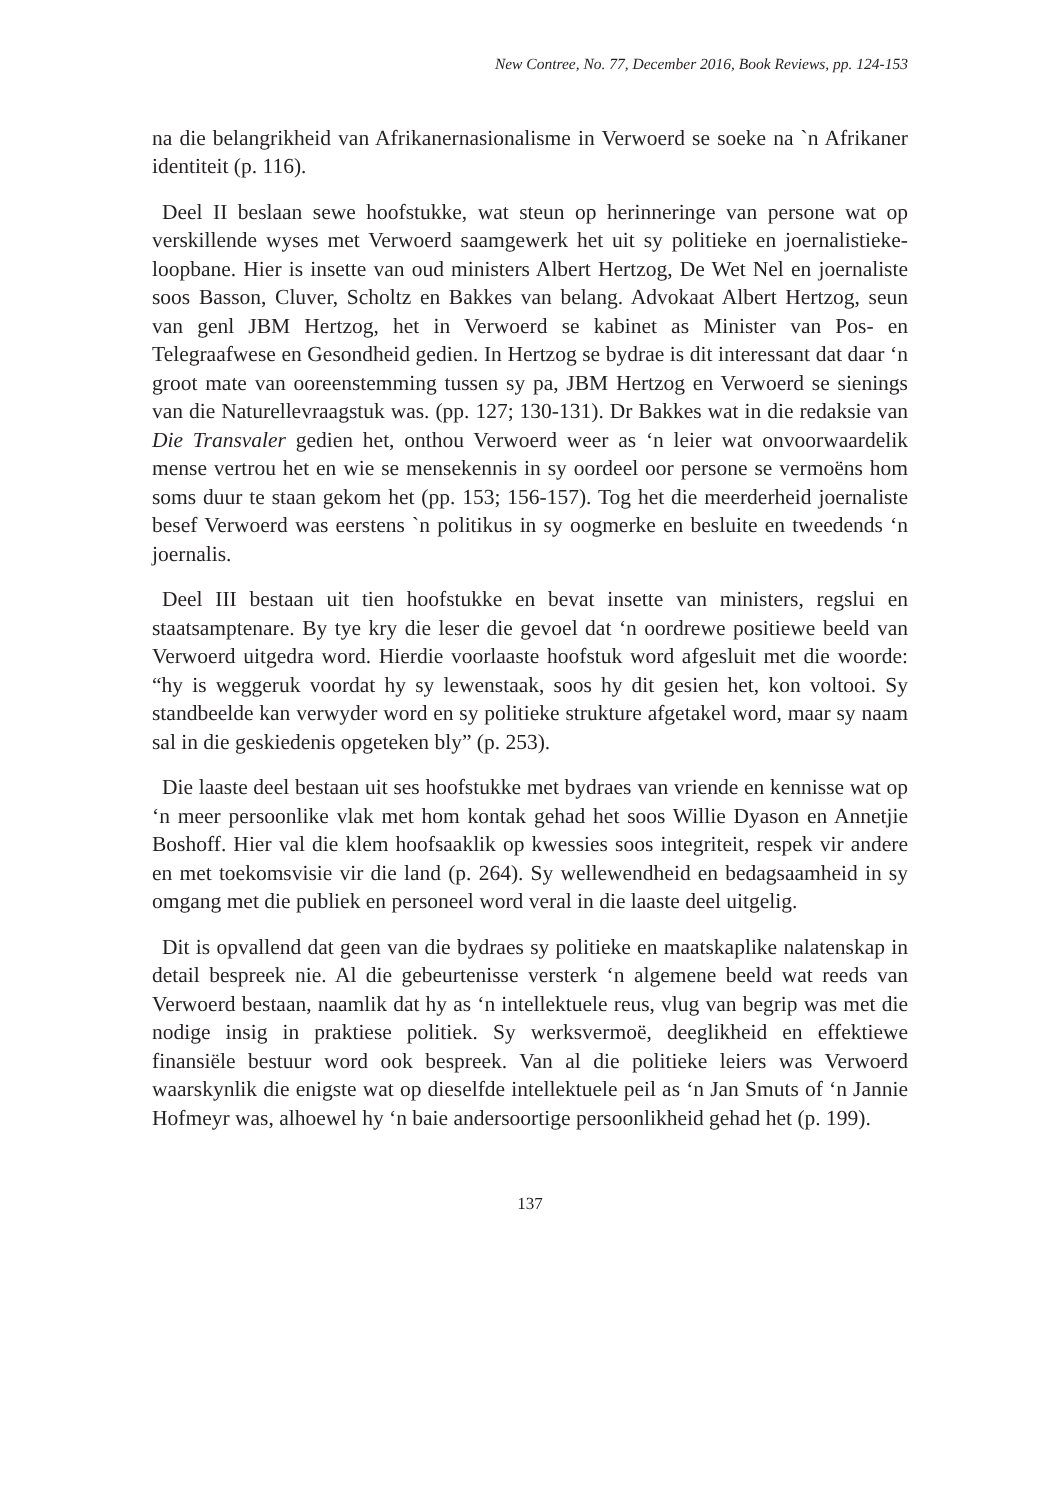New Contree, No. 77, December 2016, Book Reviews, pp. 124-153
na die belangrikheid van Afrikanernasionalisme in Verwoerd se soeke na `n Afrikaner identiteit (p. 116).
Deel II beslaan sewe hoofstukke, wat steun op herinneringe van persone wat op verskillende wyses met Verwoerd saamgewerk het uit sy politieke en joernalistieke- loopbane. Hier is insette van oud ministers Albert Hertzog, De Wet Nel en joernaliste soos Basson, Cluver, Scholtz en Bakkes van belang. Advokaat Albert Hertzog, seun van genl JBM Hertzog, het in Verwoerd se kabinet as Minister van Pos- en Telegraafwese en Gesondheid gedien. In Hertzog se bydrae is dit interessant dat daar ‘n groot mate van ooreenstemming tussen sy pa, JBM Hertzog en Verwoerd se sienings van die Naturellevraagstuk was. (pp. 127; 130-131). Dr Bakkes wat in die redaksie van Die Transvaler gedien het, onthou Verwoerd weer as ‘n leier wat onvoorwaardelik mense vertrou het en wie se mensekennis in sy oordeel oor persone se vermoëns hom soms duur te staan gekom het (pp. 153; 156-157). Tog het die meerderheid joernaliste besef Verwoerd was eerstens `n politikus in sy oogmerke en besluite en tweedends ‘n joernalis.
Deel III bestaan uit tien hoofstukke en bevat insette van ministers, regslui en staatsamptenare. By tye kry die leser die gevoel dat ‘n oordrewe positiewe beeld van Verwoerd uitgedra word. Hierdie voorlaaste hoofstuk word afgesluit met die woorde: “hy is weggeruk voordat hy sy lewenstaak, soos hy dit gesien het, kon voltooi. Sy standbeelde kan verwyder word en sy politieke strukture afgetakel word, maar sy naam sal in die geskiedenis opgeteken bly” (p. 253).
Die laaste deel bestaan uit ses hoofstukke met bydraes van vriende en kennisse wat op ‘n meer persoonlike vlak met hom kontak gehad het soos Willie Dyason en Annetjie Boshoff. Hier val die klem hoofsaaklik op kwessies soos integriteit, respek vir andere en met toekomsvisie vir die land (p. 264). Sy wellewendheid en bedagsaamheid in sy omgang met die publiek en personeel word veral in die laaste deel uitgelig.
Dit is opvallend dat geen van die bydraes sy politieke en maatskaplike nalatenskap in detail bespreek nie. Al die gebeurtenisse versterk ‘n algemene beeld wat reeds van Verwoerd bestaan, naamlik dat hy as ‘n intellektuele reus, vlug van begrip was met die nodige insig in praktiese politiek. Sy werksvermoë, deeglikheid en effektiewe finansiële bestuur word ook bespreek. Van al die politieke leiers was Verwoerd waarskynlik die enigste wat op dieselfde intellektuele peil as ‘n Jan Smuts of ‘n Jannie Hofmeyr was, alhoewel hy ‘n baie andersoortige persoonlikheid gehad het (p. 199).
137